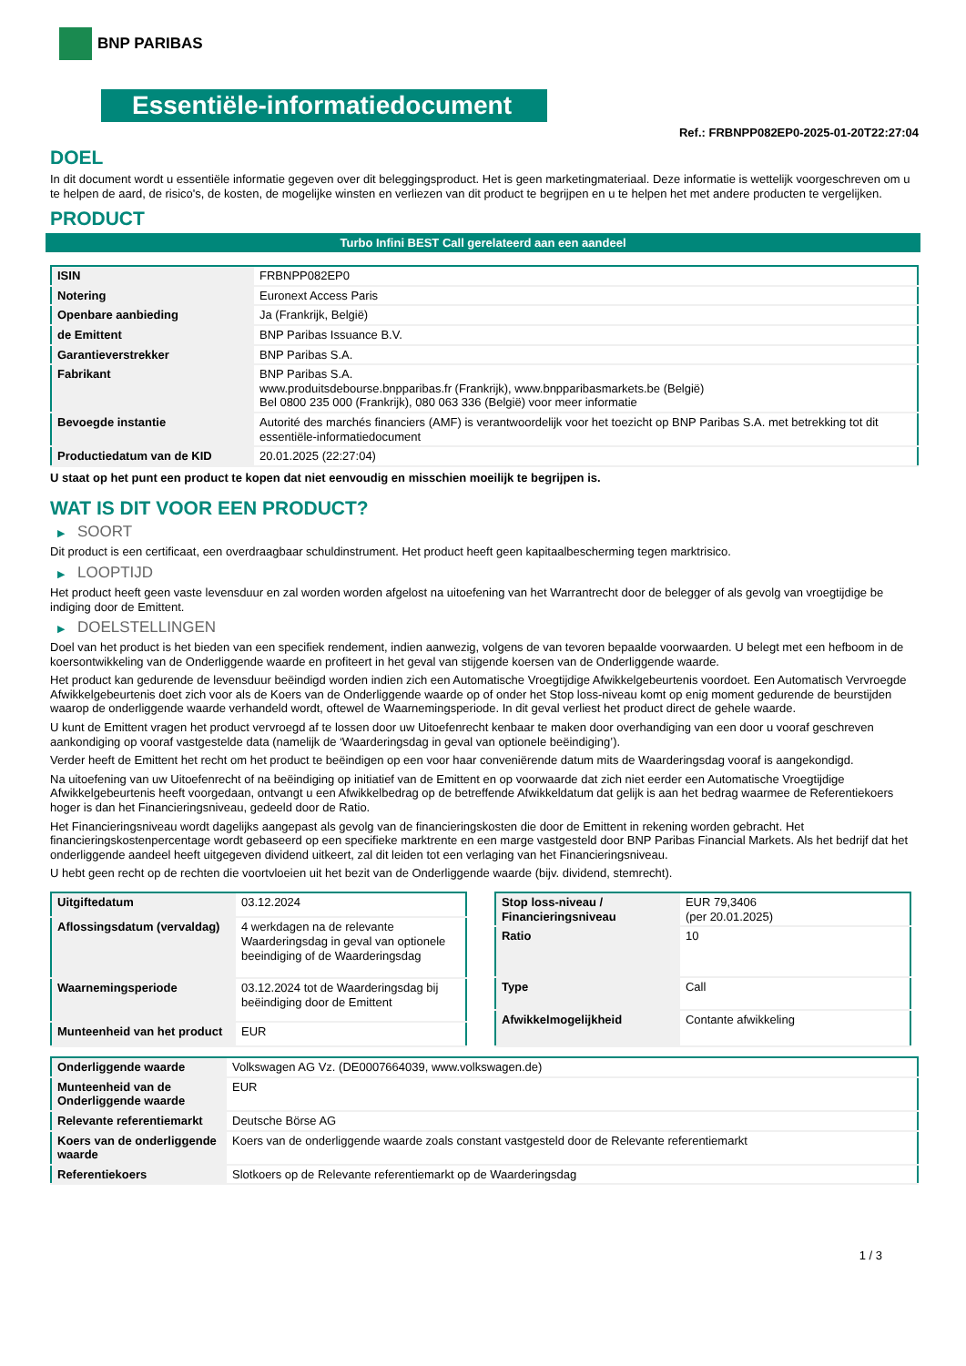BNP PARIBAS
Essentiële-informatiedocument
Ref.: FRBNPP082EP0-2025-01-20T22:27:04
DOEL
In dit document wordt u essentiële informatie gegeven over dit beleggingsproduct. Het is geen marketingmateriaal. Deze informatie is wettelijk voorgeschreven om u te helpen de aard, de risico's, de kosten, de mogelijke winsten en verliezen van dit product te begrijpen en u te helpen het met andere producten te vergelijken.
PRODUCT
Turbo Infini BEST Call gerelateerd aan een aandeel
| ISIN | FRBNPP082EP0 |
| Notering | Euronext Access Paris |
| Openbare aanbieding | Ja (Frankrijk, België) |
| de Emittent | BNP Paribas Issuance B.V. |
| Garantieverstrekker | BNP Paribas S.A. |
| Fabrikant | BNP Paribas S.A. www.produitsdebourse.bnpparibas.fr (Frankrijk), www.bnpparibasmarkets.be (België) Bel 0800 235 000 (Frankrijk), 080 063 336 (België) voor meer informatie |
| Bevoegde instantie | Autorité des marchés financiers (AMF) is verantwoordelijk voor het toezicht op BNP Paribas S.A. met betrekking tot dit essentiële-informatiedocument |
| Productiedatum van de KID | 20.01.2025 (22:27:04) |
U staat op het punt een product te kopen dat niet eenvoudig en misschien moeilijk te begrijpen is.
WAT IS DIT VOOR EEN PRODUCT?
▶ SOORT
Dit product is een certificaat, een overdraagbaar schuldinstrument. Het product heeft geen kapitaalbescherming tegen marktrisico.
▶ LOOPTIJD
Het product heeft geen vaste levensduur en zal worden worden afgelost na uitoefening van het Warrantrecht door de belegger of als gevolg van vroegtijdige be indiging door de Emittent.
▶ DOELSTELLINGEN
Doel van het product is het bieden van een specifiek rendement, indien aanwezig, volgens de van tevoren bepaalde voorwaarden. U belegt met een hefboom in de koersontwikkeling van de Onderliggende waarde en profiteert in het geval van stijgende koersen van de Onderliggende waarde.
Het product kan gedurende de levensduur beëindigd worden indien zich een Automatische Vroegtijdige Afwikkelgebeurtenis voordoet. Een Automatisch Vervroegde Afwikkelgebeurtenis doet zich voor als de Koers van de Onderliggende waarde op of onder het Stop loss-niveau komt op enig moment gedurende de beurstijden waarop de onderliggende waarde verhandeld wordt, oftewel de Waarnemingsperiode. In dit geval verliest het product direct de gehele waarde.
U kunt de Emittent vragen het product vervroegd af te lossen door uw Uitoefenrecht kenbaar te maken door overhandiging van een door u vooraf geschreven aankondiging op vooraf vastgestelde data (namelijk de ‘Waarderingsdag in geval van optionele beëindiging’).
Verder heeft de Emittent het recht om het product te beëindigen op een voor haar conveniërende datum mits de Waarderingsdag vooraf is aangekondigd.
Na uitoefening van uw Uitoefenrecht of na beëindiging op initiatief van de Emittent en op voorwaarde dat zich niet eerder een Automatische Vroegtijdige Afwikkelgebeurtenis heeft voorgedaan, ontvangt u een Afwikkelbedrag op de betreffende Afwikkeldatum dat gelijk is aan het bedrag waarmee de Referentiekoers hoger is dan het Financieringsniveau, gedeeld door de Ratio.
Het Financieringsniveau wordt dagelijks aangepast als gevolg van de financieringskosten die door de Emittent in rekening worden gebracht. Het financieringskostenpercentage wordt gebaseerd op een specifieke marktrente en een marge vastgesteld door BNP Paribas Financial Markets. Als het bedrijf dat het onderliggende aandeel heeft uitgegeven dividend uitkeert, zal dit leiden tot een verlaging van het Financieringsniveau.
U hebt geen recht op de rechten die voortvloeien uit het bezit van de Onderliggende waarde (bijv. dividend, stemrecht).
| Uitgiftedatum | 03.12.2024 |
| Aflossingsdatum (vervaldag) | 4 werkdagen na de relevante Waarderingsdag in geval van optionele beeindiging of de Waarderingsdag |
| Waarnemingsperiode | 03.12.2024 tot de Waarderingsdag bij beëindiging door de Emittent |
| Munteenheid van het product | EUR |
| Stop loss-niveau / Financieringsniveau | EUR 79,3406 (per 20.01.2025) |
| Ratio | 10 |
| Type | Call |
| Afwikkelmogelijkheid | Contante afwikkeling |
| Onderliggende waarde | Volkswagen AG Vz. (DE0007664039, www.volkswagen.de) |
| Munteenheid van de Onderliggende waarde | EUR |
| Relevante referentiemarkt | Deutsche Börse AG |
| Koers van de onderliggende waarde | Koers van de onderliggende waarde zoals constant vastgesteld door de Relevante referentiemarkt |
| Referentiekoers | Slotkoers op de Relevante referentiemarkt op de Waarderingsdag |
1 / 3